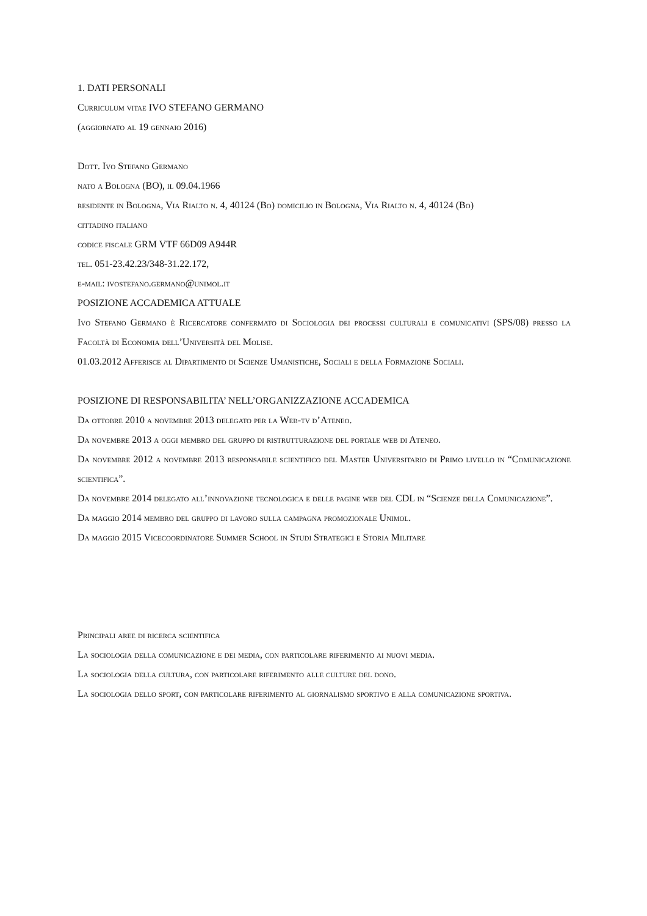1. DATI PERSONALI
Curriculum vitae IVO STEFANO GERMANO
(aggiornato al 19 gennaio 2016)
Dott. Ivo Stefano Germano
nato a Bologna (BO), il 09.04.1966
residente in Bologna, Via Rialto n. 4, 40124 (Bo) domicilio in Bologna, Via Rialto n. 4, 40124 (Bo)
cittadino italiano
codice fiscale GRM VTF 66D09 A944R
tel. 051-23.42.23/348-31.22.172,
e-mail: ivostefano.germano@unimol.it
POSIZIONE ACCADEMICA ATTUALE
Ivo Stefano Germano è Ricercatore confermato di Sociologia dei processi culturali e comunicativi (SPS/08) presso la Facoltà di Economia dell’Università del Molise.
01.03.2012 Afferisce al Dipartimento di Scienze Umanistiche, Sociali e della Formazione Sociali.
POSIZIONE DI RESPONSABILITA’ NELL’ORGANIZZAZIONE ACCADEMICA
Da ottobre 2010 a novembre 2013 delegato per la Web-tv d’Ateneo.
Da novembre 2013 a oggi membro del gruppo di ristrutturazione del portale web di Ateneo.
Da novembre 2012 a novembre 2013 responsabile scientifico del Master Universitario di Primo livello in “Comunicazione scientifica”.
Da novembre 2014 delegato all’innovazione tecnologica e delle pagine web del CDL in “Scienze della Comunicazione”.
Da maggio 2014 membro del gruppo di lavoro sulla campagna promozionale Unimol.
Da maggio 2015 Vicecoordinatore Summer School in Studi Strategici e Storia Militare
Principali aree di ricerca scientifica
La sociologia della comunicazione e dei media, con particolare riferimento ai nuovi media.
La sociologia della cultura, con particolare riferimento alle culture del dono.
La sociologia dello sport, con particolare riferimento al giornalismo sportivo e alla comunicazione sportiva.